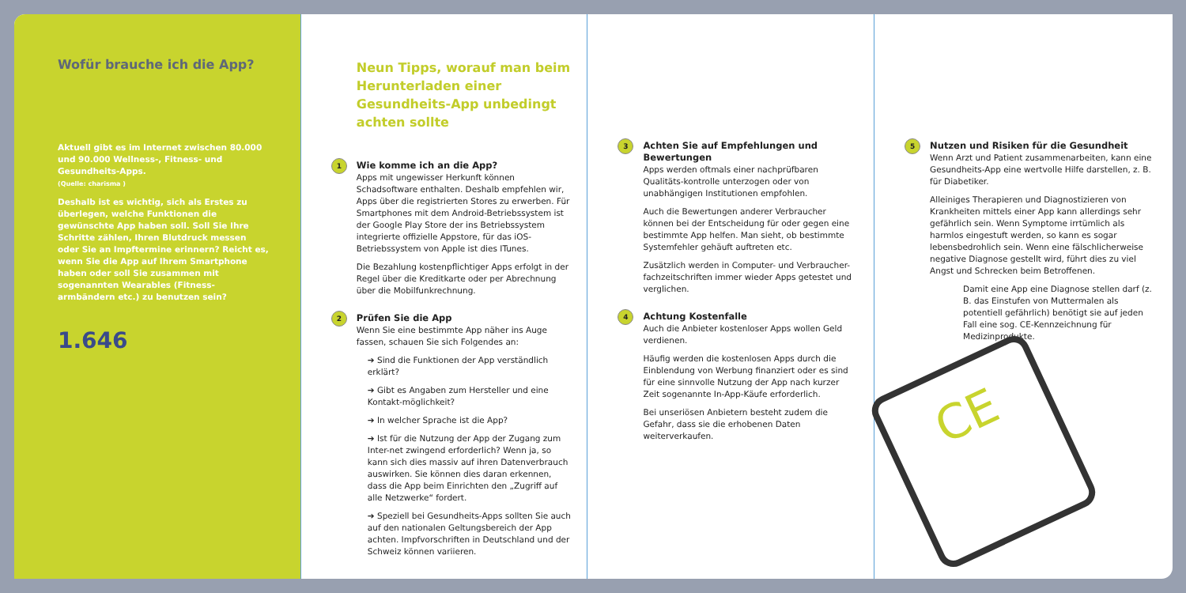Wofür brauche ich die App?
Aktuell gibt es im Internet zwischen 80.000 und 90.000 Wellness-, Fitness- und Gesundheits-Apps.
(Quelle: charisma )
Deshalb ist es wichtig, sich als Erstes zu überlegen, welche Funktionen die gewünschte App haben soll. Soll Sie Ihre Schritte zählen, Ihren Blutdruck messen oder Sie an Impftermine erinnern? Reicht es, wenn Sie die App auf Ihrem Smartphone haben oder soll Sie zusammen mit sogenannten Wearables (Fitness-armbändern etc.) zu benutzen sein?
1.646
Neun Tipps, worauf man beim Herunterladen einer Gesundheits-App unbedingt achten sollte
1 Wie komme ich an die App?
Apps mit ungewisser Herkunft können Schadsoftware enthalten. Deshalb empfehlen wir, Apps über die registrierten Stores zu erwerben. Für Smartphones mit dem Android-Betriebssystem ist der Google Play Store der ins Betriebssystem integrierte offizielle Appstore, für das iOS-Betriebssystem von Apple ist dies ITunes.
Die Bezahlung kostenpflichtiger Apps erfolgt in der Regel über die Kreditkarte oder per Abrechnung über die Mobilfunkrechnung.
2 Prüfen Sie die App
Wenn Sie eine bestimmte App näher ins Auge fassen, schauen Sie sich Folgendes an:
➔ Sind die Funktionen der App verständlich erklärt?
➔ Gibt es Angaben zum Hersteller und eine Kontakt-möglichkeit?
➔ In welcher Sprache ist die App?
➔ Ist für die Nutzung der App der Zugang zum Inter-net zwingend erforderlich? Wenn ja, so kann sich dies massiv auf ihren Datenverbrauch auswirken. Sie können dies daran erkennen, dass die App beim Einrichten den „Zugriff auf alle Netzwerke“ fordert.
➔ Speziell bei Gesundheits-Apps sollten Sie auch auf den nationalen Geltungsbereich der App achten. Impfvorschriften in Deutschland und der Schweiz können variieren.
3 Achten Sie auf Empfehlungen und Bewertungen
Apps werden oftmals einer nachprüfbaren Qualitäts-kontrolle unterzogen oder von unabhängigen Institutionen empfohlen.
Auch die Bewertungen anderer Verbraucher können bei der Entscheidung für oder gegen eine bestimmte App helfen. Man sieht, ob bestimmte Systemfehler gehäuft auftreten etc.
Zusätzlich werden in Computer- und Verbraucher-fachzeitschriften immer wieder Apps getestet und verglichen.
4 Achtung Kostenfalle
Auch die Anbieter kostenloser Apps wollen Geld verdienen.
Häufig werden die kostenlosen Apps durch die Einblendung von Werbung finanziert oder es sind für eine sinnvolle Nutzung der App nach kurzer Zeit sogenannte In-App-Käufe erforderlich.
Bei unseriösen Anbietern besteht zudem die Gefahr, dass sie die erhobenen Daten weiterverkaufen.
5 Nutzen und Risiken für die Gesundheit
Wenn Arzt und Patient zusammenarbeiten, kann eine Gesundheits-App eine wertvolle Hilfe darstellen, z. B. für Diabetiker.
Alleiniges Therapieren und Diagnostizieren von Krankheiten mittels einer App kann allerdings sehr gefährlich sein. Wenn Symptome irrtümlich als harmlos eingestuft werden, so kann es sogar lebensbedrohlich sein. Wenn eine fälschlicherweise negative Diagnose gestellt wird, führt dies zu viel Angst und Schrecken beim Betroffenen.
Damit eine App eine Diagnose stellen darf (z. B. das Einstufen von Muttermalen als potentiell gefährlich) benötigt sie auf jeden Fall eine sog. CE-Kennzeichnung für Medizinprodukte.
CE